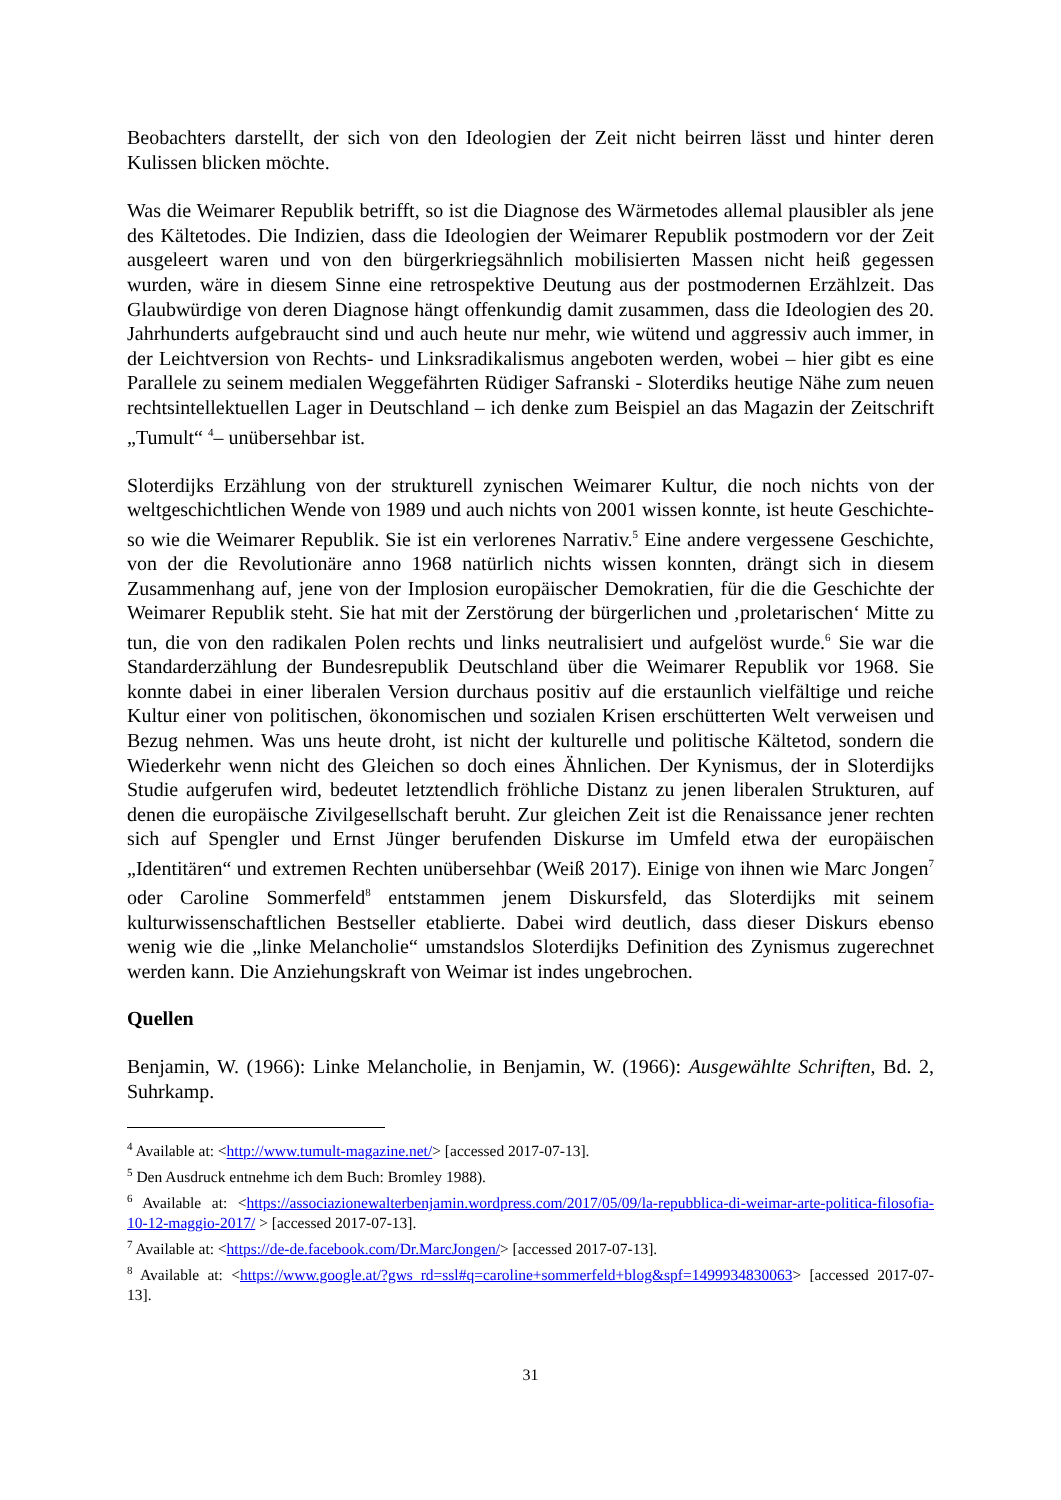Beobachters darstellt, der sich von den Ideologien der Zeit nicht beirren lässt und hinter deren Kulissen blicken möchte.
Was die Weimarer Republik betrifft, so ist die Diagnose des Wärmetodes allemal plausibler als jene des Kältetodes. Die Indizien, dass die Ideologien der Weimarer Republik postmodern vor der Zeit ausgeleert waren und von den bürgerkriegsähnlich mobilisierten Massen nicht heiß gegessen wurden, wäre in diesem Sinne eine retrospektive Deutung aus der postmodernen Erzählzeit. Das Glaubwürdige von deren Diagnose hängt offenkundig damit zusammen, dass die Ideologien des 20. Jahrhunderts aufgebraucht sind und auch heute nur mehr, wie wütend und aggressiv auch immer, in der Leichtversion von Rechts- und Linksradikalismus angeboten werden, wobei – hier gibt es eine Parallele zu seinem medialen Weggefährten Rüdiger Safranski - Sloterdiks heutige Nähe zum neuen rechtsintellektuellen Lager in Deutschland – ich denke zum Beispiel an das Magazin der Zeitschrift „Tumult“ <sup>4</sup>– unübersehbar ist.
Sloterdijks Erzählung von der strukturell zynischen Weimarer Kultur, die noch nichts von der weltgeschichtlichen Wende von 1989 und auch nichts von 2001 wissen konnte, ist heute Geschichte- so wie die Weimarer Republik. Sie ist ein verlorenes Narrativ.<sup>5</sup> Eine andere vergessene Geschichte, von der die Revolutionäre anno 1968 natürlich nichts wissen konnten, drängt sich in diesem Zusammenhang auf, jene von der Implosion europäischer Demokratien, für die die Geschichte der Weimarer Republik steht. Sie hat mit der Zerstörung der bürgerlichen und ‚proletarischen‘ Mitte zu tun, die von den radikalen Polen rechts und links neutralisiert und aufgelöst wurde.<sup>6</sup> Sie war die Standarderzählung der Bundesrepublik Deutschland über die Weimarer Republik vor 1968. Sie konnte dabei in einer liberalen Version durchaus positiv auf die erstaunlich vielfältige und reiche Kultur einer von politischen, ökonomischen und sozialen Krisen erschütterten Welt verweisen und Bezug nehmen. Was uns heute droht, ist nicht der kulturelle und politische Kältetod, sondern die Wiederkehr wenn nicht des Gleichen so doch eines Ähnlichen. Der Kynismus, der in Sloterdijks Studie aufgerufen wird, bedeutet letztendlich fröhliche Distanz zu jenen liberalen Strukturen, auf denen die europäische Zivilgesellschaft beruht. Zur gleichen Zeit ist die Renaissance jener rechten sich auf Spengler und Ernst Jünger berufenden Diskurse im Umfeld etwa der europäischen „Identitären“ und extremen Rechten unübersehbar (Weiß 2017). Einige von ihnen wie Marc Jongen<sup>7</sup> oder Caroline Sommerfeld<sup>8</sup> entstammen jenem Diskursfeld, das Sloterdijks mit seinem kulturwissenschaftlichen Bestseller etablierte. Dabei wird deutlich, dass dieser Diskurs ebenso wenig wie die „linke Melancholie“ umstandslos Sloterdijks Definition des Zynismus zugerechnet werden kann. Die Anziehungskraft von Weimar ist indes ungebrochen.
Quellen
Benjamin, W. (1966): Linke Melancholie, in Benjamin, W. (1966): Ausgewählte Schriften, Bd. 2, Suhrkamp.
<sup>4</sup> Available at: <http://www.tumult-magazine.net/> [accessed 2017-07-13].
<sup>5</sup> Den Ausdruck entnehme ich dem Buch: Bromley 1988).
<sup>6</sup> Available at: <https://associazionewalterbenjamin.wordpress.com/2017/05/09/la-repubblica-di-weimar-arte-politica-filosofia-10-12-maggio-2017/ > [accessed 2017-07-13].
<sup>7</sup> Available at: <https://de-de.facebook.com/Dr.MarcJongen/> [accessed 2017-07-13].
<sup>8</sup> Available at: <https://www.google.at/?gws_rd=ssl#q=caroline+sommerfeld+blog&spf=1499934830063> [accessed 2017-07-13].
31